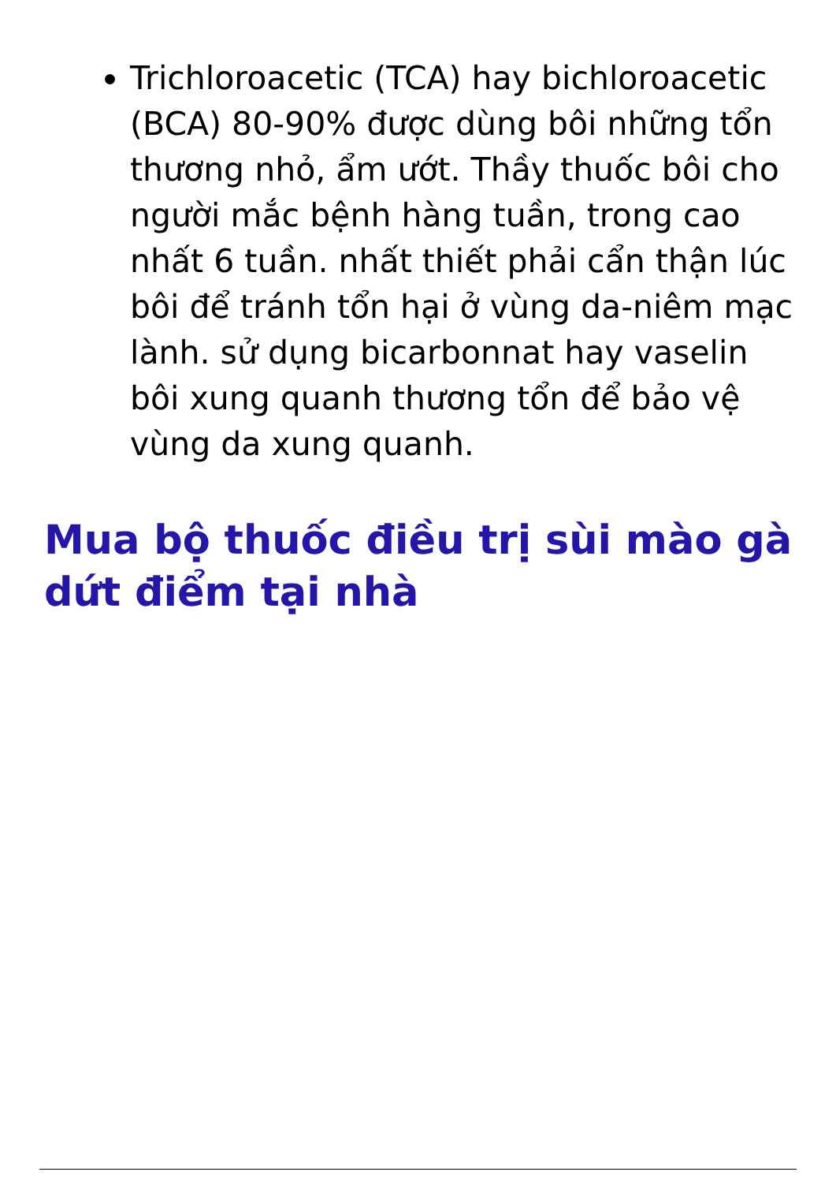Trichloroacetic (TCA) hay bichloroacetic (BCA) 80-90% được dùng bôi những tổn thương nhỏ, ẩm ướt. Thầy thuốc bôi cho người mắc bệnh hàng tuần, trong cao nhất 6 tuần. nhất thiết phải cẩn thận lúc bôi để tránh tổn hại ở vùng da-niêm mạc lành. sử dụng bicarbonnat hay vaselin bôi xung quanh thương tổn để bảo vệ vùng da xung quanh.
Mua bộ thuốc điều trị sùi mào gà dứt điểm tại nhà